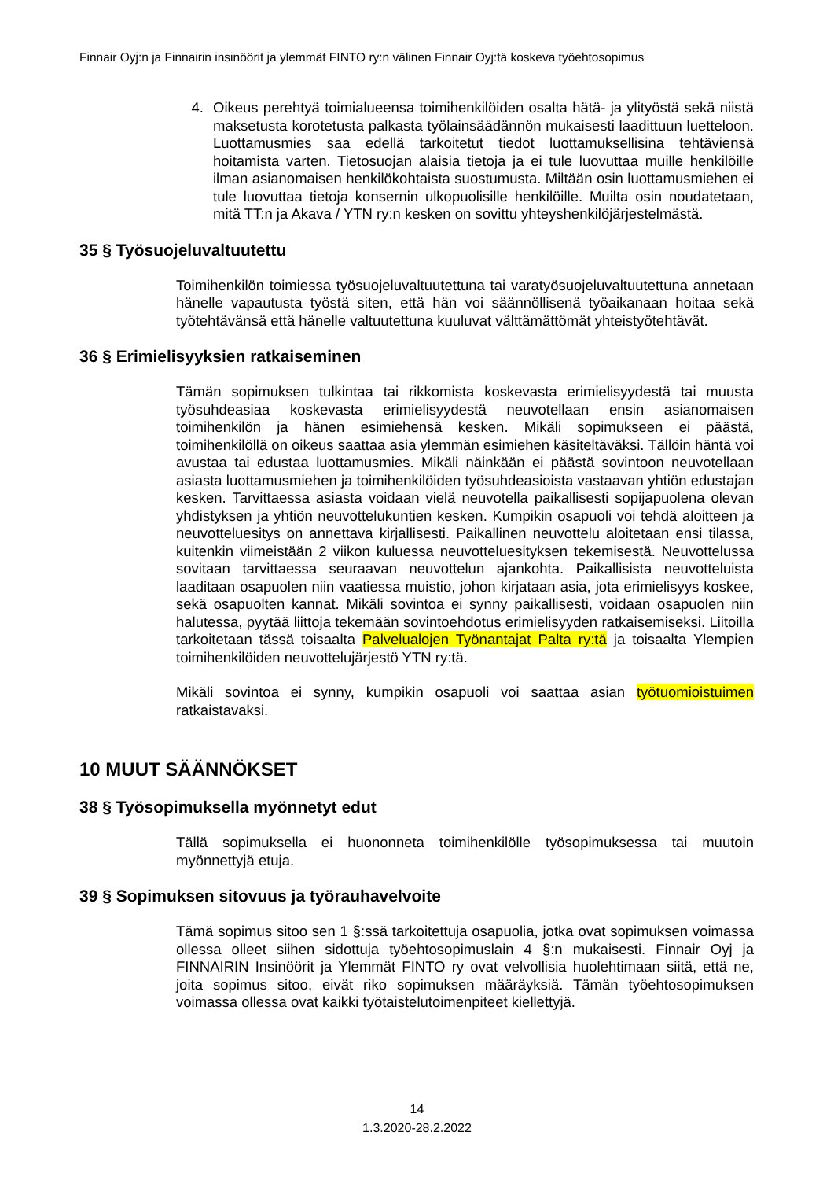Finnair Oyj:n ja Finnairin insinöörit ja ylemmät FINTO ry:n välinen Finnair Oyj:tä koskeva työehtosopimus
4. Oikeus perehtyä toimialueensa toimihenkilöiden osalta hätä- ja ylityöstä sekä niistä maksetusta korotetusta palkasta työlainsäädännön mukaisesti laadittuun luetteloon. Luottamusmies saa edellä tarkoitetut tiedot luottamuksellisina tehtäviensä hoitamista varten. Tietosuojan alaisia tietoja ja ei tule luovuttaa muille henkilöille ilman asianomaisen henkilökohtaista suostumusta. Miltään osin luottamusmiehen ei tule luovuttaa tietoja konsernin ulkopuolisille henkilöille. Muilta osin noudatetaan, mitä TT:n ja Akava / YTN ry:n kesken on sovittu yhteyshenkilöjärjestelmästä.
35 § Työsuojeluvaltuutettu
Toimihenkilön toimiessa työsuojeluvaltuutettuna tai varatyösuojeluvaltuutettuna annetaan hänelle vapautusta työstä siten, että hän voi säännöllisenä työaikanaan hoitaa sekä työtehtävänsä että hänelle valtuutettuna kuuluvat välttämättömät yhteistyötehtävät.
36 § Erimielisyyksien ratkaiseminen
Tämän sopimuksen tulkintaa tai rikkomista koskevasta erimielisyydestä tai muusta työsuhdeasiaa koskevasta erimielisyydestä neuvotellaan ensin asianomaisen toimihenkilön ja hänen esimiehensä kesken. Mikäli sopimukseen ei päästä, toimihenkilöllä on oikeus saattaa asia ylemmän esimiehen käsiteltäväksi. Tällöin häntä voi avustaa tai edustaa luottamusmies. Mikäli näinkään ei päästä sovintoon neuvotellaan asiasta luottamusmiehen ja toimihenkilöiden työsuhdeasioista vastaavan yhtiön edustajan kesken. Tarvittaessa asiasta voidaan vielä neuvotella paikallisesti sopijapuolena olevan yhdistyksen ja yhtiön neuvottelukuntien kesken. Kumpikin osapuoli voi tehdä aloitteen ja neuvotteluesitys on annettava kirjallisesti. Paikallinen neuvottelu aloitetaan ensi tilassa, kuitenkin viimeistään 2 viikon kuluessa neuvotteluesityksen tekemisestä. Neuvottelussa sovitaan tarvittaessa seuraavan neuvottelun ajankohta. Paikallisista neuvotteluista laaditaan osapuolen niin vaatiessa muistio, johon kirjataan asia, jota erimielisyys koskee, sekä osapuolten kannat. Mikäli sovintoa ei synny paikallisesti, voidaan osapuolen niin halutessa, pyytää liittoja tekemään sovintoehdotus erimielisyyden ratkaisemiseksi. Liitoilla tarkoitetaan tässä toisaalta Palvelualojen Työnantajat Palta ry:tä ja toisaalta Ylempien toimihenkilöiden neuvottelujärjestö YTN ry:tä.
Mikäli sovintoa ei synny, kumpikin osapuoli voi saattaa asian työtuomioistuimen ratkaistavaksi.
10 MUUT SÄÄNNÖKSET
38 § Työsopimuksella myönnetyt edut
Tällä sopimuksella ei huononneta toimihenkilölle työsopimuksessa tai muutoin myönnettyjä etuja.
39 § Sopimuksen sitovuus ja työrauhavelvoite
Tämä sopimus sitoo sen 1 §:ssä tarkoitettuja osapuolia, jotka ovat sopimuksen voimassa ollessa olleet siihen sidottuja työehtosopimuslain 4 §:n mukaisesti. Finnair Oyj ja FINNAIRIN Insinöörit ja Ylemmät FINTO ry ovat velvollisia huolehtimaan siitä, että ne, joita sopimus sitoo, eivät riko sopimuksen määräyksiä. Tämän työehtosopimuksen voimassa ollessa ovat kaikki työtaistelutoimenpiteet kiellettyjä.
14
1.3.2020-28.2.2022